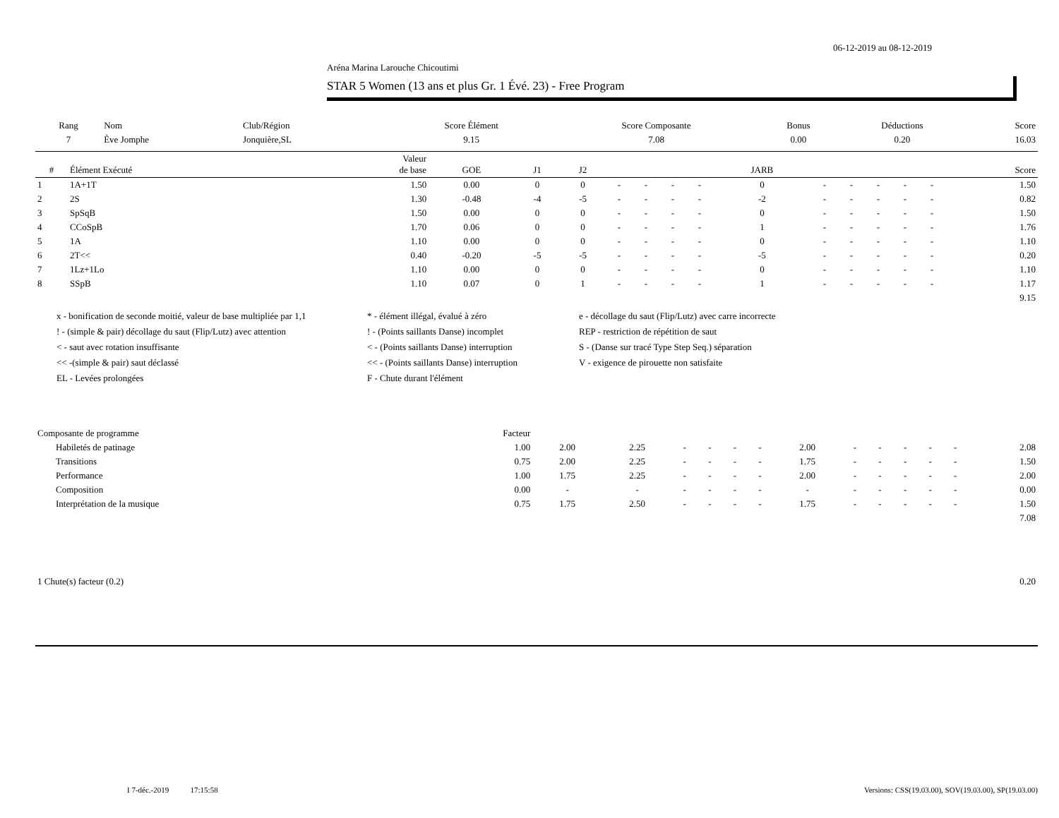06-12-2019 au 08-12-2019
Aréna Marina Larouche Chicoutimi
STAR 5 Women (13 ans et plus Gr. 1 Évé. 23) - Free Program
| Rang | Nom | Club/Région | Score Élément | Score Composante | Bonus | Déductions | Score |
| --- | --- | --- | --- | --- | --- | --- | --- |
| 7 | Ève Jomphe | Jonquière,SL | 9.15 | 7.08 | 0.00 | 0.20 | 16.03 |
| # | Élément Exécuté | Valeur de base | GOE | J1 | J2 | | | | | JARB | | | | | | Score |
| --- | --- | --- | --- | --- | --- | --- | --- | --- | --- | --- | --- | --- | --- | --- | --- | --- |
| 1 | 1A+1T | 1.50 | 0.00 | 0 | 0 | - | - | - | - | 0 | - | - | - | - | - | 1.50 |
| 2 | 2S | 1.30 | -0.48 | -4 | -5 | - | - | - | - | -2 | - | - | - | - | - | 0.82 |
| 3 | SpSqB | 1.50 | 0.00 | 0 | 0 | - | - | - | - | 0 | - | - | - | - | - | 1.50 |
| 4 | CCoSpB | 1.70 | 0.06 | 0 | 0 | - | - | - | - | 1 | - | - | - | - | - | 1.76 |
| 5 | 1A | 1.10 | 0.00 | 0 | 0 | - | - | - | - | 0 | - | - | - | - | - | 1.10 |
| 6 | 2T<< | 0.40 | -0.20 | -5 | -5 | - | - | - | - | -5 | - | - | - | - | - | 0.20 |
| 7 | 1Lz+1Lo | 1.10 | 0.00 | 0 | 0 | - | - | - | - | 0 | - | - | - | - | - | 1.10 |
| 8 | SSpB | 1.10 | 0.07 | 0 | 1 | - | - | - | - | 1 | - | - | - | - | - | 1.17 |
| 9.15 | | | | | | | | | | | | | | | | |
x - bonification de seconde moitié, valeur de base multipliée par 1,1
* - élément illégal, évalué à zéro
e - décollage du saut (Flip/Lutz) avec carre incorrecte
! - (simple & pair) décollage du saut (Flip/Lutz) avec attention
! - (Points saillants Danse) incomplet
REP - restriction de répétition de saut
< - saut avec rotation insuffisante
< - (Points saillants Danse) interruption
S - (Danse sur tracé Type Step Seq.) séparation
<< -(simple & pair) saut déclassé
<< - (Points saillants Danse) interruption
V - exigence de pirouette non satisfaite
EL - Levées prolongées
F - Chute durant l'élément
| Composante de programme | | Facteur | | | | | | | | | | | | | |
| | Habiletés de patinage | 1.00 | 2.00 | 2.25 | - | - | - | - | 2.00 | - | - | - | - | - | 2.08 |
| | Transitions | 0.75 | 2.00 | 2.25 | - | - | - | - | 1.75 | - | - | - | - | - | 1.50 |
| | Performance | 1.00 | 1.75 | 2.25 | - | - | - | - | 2.00 | - | - | - | - | - | 2.00 |
| | Composition | 0.00 | - | - | - | - | - | - | - | - | - | - | - | - | 0.00 |
| | Interprétation de la musique | 0.75 | 1.75 | 2.50 | - | - | - | - | 1.75 | - | - | - | - | - | 1.50 |
| 7.08 | | | | | | | | | | | | | | | |
| 1 Chute(s) facteur (0.2) | 0.20 |
I 7-déc.-2019 17:15:58 Versions: CSS(19.03.00), SOV(19.03.00), SP(19.03.00)